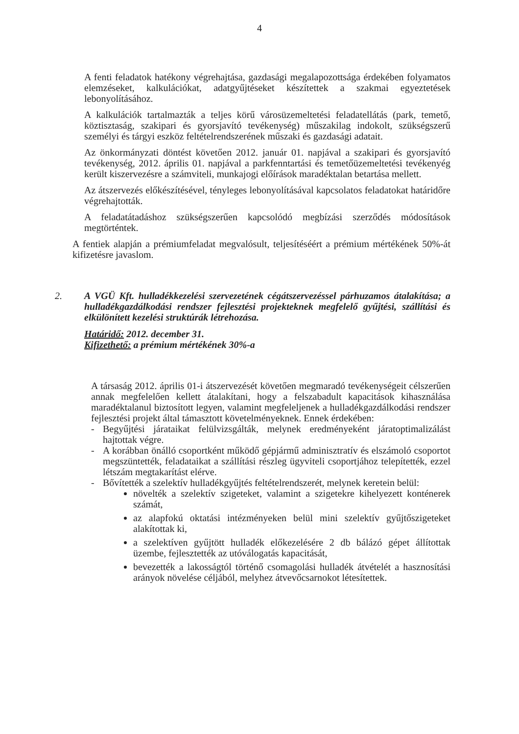4
A fenti feladatok hatékony végrehajtása, gazdasági megalapozottsága érdekében folyamatos elemzéseket, kalkulációkat, adatgyűjtéseket készítettek a szakmai egyeztetések lebonyolításához.
A kalkulációk tartalmazták a teljes körű városüzemeltetési feladatellátás (park, temető, köztisztaság, szakipari és gyorsjavító tevékenység) műszakilag indokolt, szükségszerű személyi és tárgyi eszköz feltételrendszerének műszaki és gazdasági adatait.
Az önkormányzati döntést követően 2012. január 01. napjával a szakipari és gyorsjavító tevékenység, 2012. április 01. napjával a parkfenntartási és temetőüzemeltetési tevékenyég került kiszervezésre a számviteli, munkajogi előírások maradéktalan betartása mellett.
Az átszervezés előkészítésével, tényleges lebonyolításával kapcsolatos feladatokat határidőre végrehajtották.
A feladatátadáshoz szükségszerűen kapcsolódó megbízási szerződés módosítások megtörténtek.
A fentiek alapján a prémiumfeladat megvalósult, teljesítéséért a prémium mértékének 50%-át kifizetésre javaslom.
2. A VGÜ Kft. hulladékkezelési szervezetének cégátszervezéssel párhuzamos átalakítása; a hulladékgazdálkodási rendszer fejlesztési projekteknek megfelelő gyűjtési, szállítási és elkülönített kezelési struktúrák létrehozása.
Határidő: 2012. december 31.
Kifizethető: a prémium mértékének 30%-a
A társaság 2012. április 01-i átszervezését követően megmaradó tevékenységeit célszerűen annak megfelelően kellett átalakítani, hogy a felszabadult kapacitások kihasználása maradéktalanul biztosított legyen, valamint megfeleljenek a hulladékgazdálkodási rendszer fejlesztési projekt által támasztott követelményeknek. Ennek érdekében:
- Begyűjtési járataikat felülvizsgálták, melynek eredményeként járatoptimalizálást hajtottak végre.
- A korábban önálló csoportként működő gépjármű adminisztratív és elszámoló csoportot megszüntették, feladataikat a szállítási részleg ügyviteli csoportjához telepítették, ezzel létszám megtakarítást elérve.
- Bővítették a szelektív hulladékgyűjtés feltételrendszerét, melynek keretein belül:
növelték a szelektív szigeteket, valamint a szigetekre kihelyezett konténerek számát,
az alapfokú oktatási intézményeken belül mini szelektív gyűjtőszigeteket alakítottak ki,
a szelektíven gyűjtött hulladék előkezelésére 2 db bálázó gépet állítottak üzembe, fejlesztették az utóválogatás kapacitását,
bevezették a lakosságtól történő csomagolási hulladék átvételét a hasznosítási arányok növelése céljából, melyhez átvevőcsarnokot létesítettek.